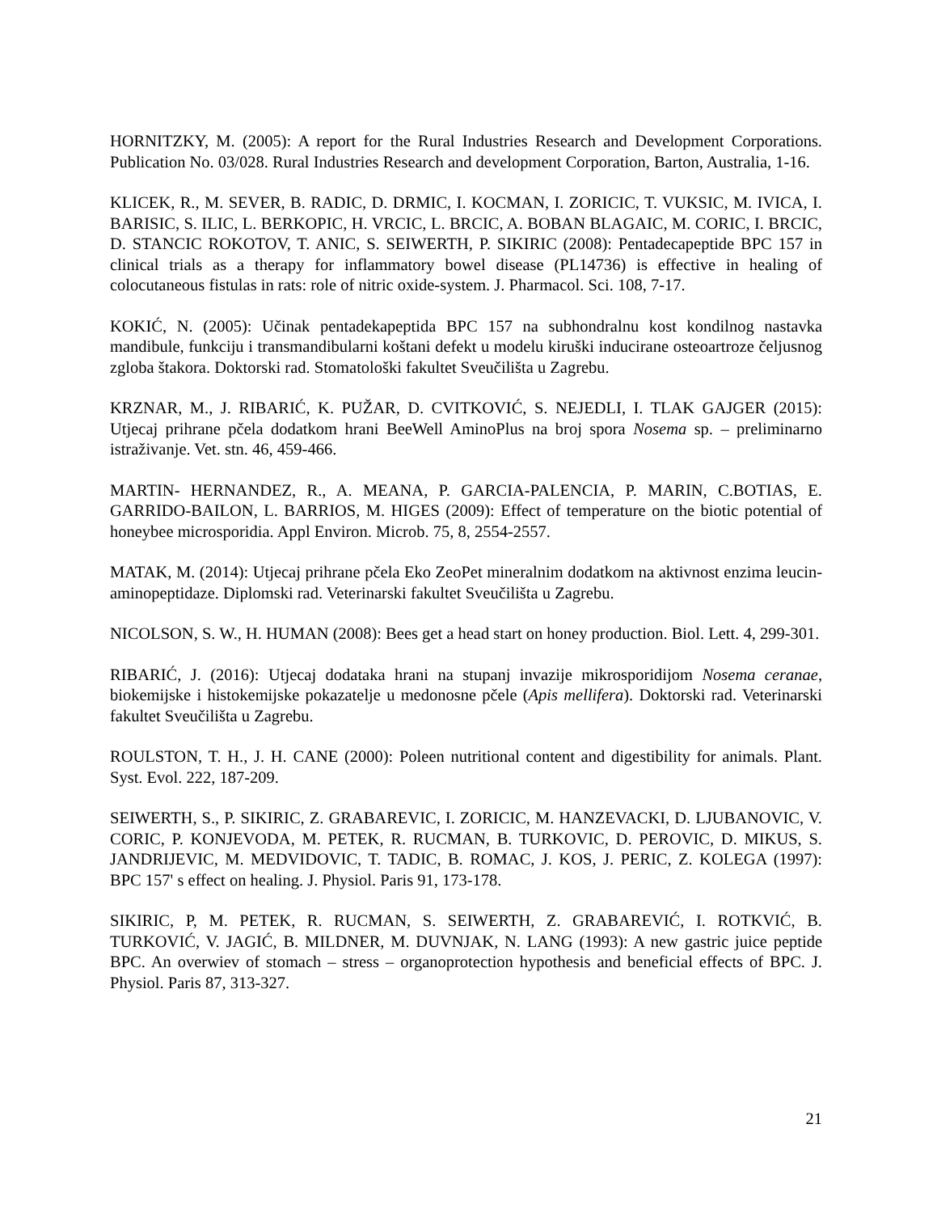HORNITZKY, M. (2005): A report for the Rural Industries Research and Development Corporations. Publication No. 03/028. Rural Industries Research and development Corporation, Barton, Australia, 1-16.
KLICEK, R., M. SEVER, B. RADIC, D. DRMIC, I. KOCMAN, I. ZORICIC, T. VUKSIC, M. IVICA, I. BARISIC, S. ILIC, L. BERKOPIC, H. VRCIC, L. BRCIC, A. BOBAN BLAGAIC, M. CORIC, I. BRCIC, D. STANCIC ROKOTOV, T. ANIC, S. SEIWERTH, P. SIKIRIC (2008): Pentadecapeptide BPC 157 in clinical trials as a therapy for inflammatory bowel disease (PL14736) is effective in healing of colocutaneous fistulas in rats: role of nitric oxide-system. J. Pharmacol. Sci. 108, 7-17.
KOKIĆ, N. (2005): Učinak pentadekapeptida BPC 157 na subhondralnu kost kondilnog nastavka mandibule, funkciju i transmandibularni koštani defekt u modelu kiruški inducirane osteoartroze čeljusnog zgloba štakora. Doktorski rad. Stomatološki fakultet Sveučilišta u Zagrebu.
KRZNAR, M., J. RIBARIĆ, K. PUŽAR, D. CVITKOVIĆ, S. NEJEDLI, I. TLAK GAJGER (2015): Utjecaj prihrane pčela dodatkom hrani BeeWell AminoPlus na broj spora Nosema sp. – preliminarno istraživanje. Vet. stn. 46, 459-466.
MARTIN- HERNANDEZ, R., A. MEANA, P. GARCIA-PALENCIA, P. MARIN, C.BOTIAS, E. GARRIDO-BAILON, L. BARRIOS, M. HIGES (2009): Effect of temperature on the biotic potential of honeybee microsporidia. Appl Environ. Microb. 75, 8, 2554-2557.
MATAK, M. (2014): Utjecaj prihrane pčela Eko ZeoPet mineralnim dodatkom na aktivnost enzima leucin-aminopeptidaze. Diplomski rad. Veterinarski fakultet Sveučilišta u Zagrebu.
NICOLSON, S. W., H. HUMAN (2008): Bees get a head start on honey production. Biol. Lett. 4, 299-301.
RIBARIĆ, J. (2016): Utjecaj dodataka hrani na stupanj invazije mikrosporidijom Nosema ceranae, biokemijske i histokemijske pokazatelje u medonosne pčele (Apis mellifera). Doktorski rad. Veterinarski fakultet Sveučilišta u Zagrebu.
ROULSTON, T. H., J. H. CANE (2000): Poleen nutritional content and digestibility for animals. Plant. Syst. Evol. 222, 187-209.
SEIWERTH, S., P. SIKIRIC, Z. GRABAREVIC, I. ZORICIC, M. HANZEVACKI, D. LJUBANOVIC, V. CORIC, P. KONJEVODA, M. PETEK, R. RUCMAN, B. TURKOVIC, D. PEROVIC, D. MIKUS, S. JANDRIJEVIC, M. MEDVIDOVIC, T. TADIC, B. ROMAC, J. KOS, J. PERIC, Z. KOLEGA (1997): BPC 157' s effect on healing. J. Physiol. Paris 91, 173-178.
SIKIRIC, P, M. PETEK, R. RUCMAN, S. SEIWERTH, Z. GRABAREVIĆ, I. ROTKVIĆ, B. TURKOVIĆ, V. JAGIĆ, B. MILDNER, M. DUVNJAK, N. LANG (1993): A new gastric juice peptide BPC. An overwiev of stomach – stress – organoprotection hypothesis and beneficial effects of BPC. J. Physiol. Paris 87, 313-327.
21